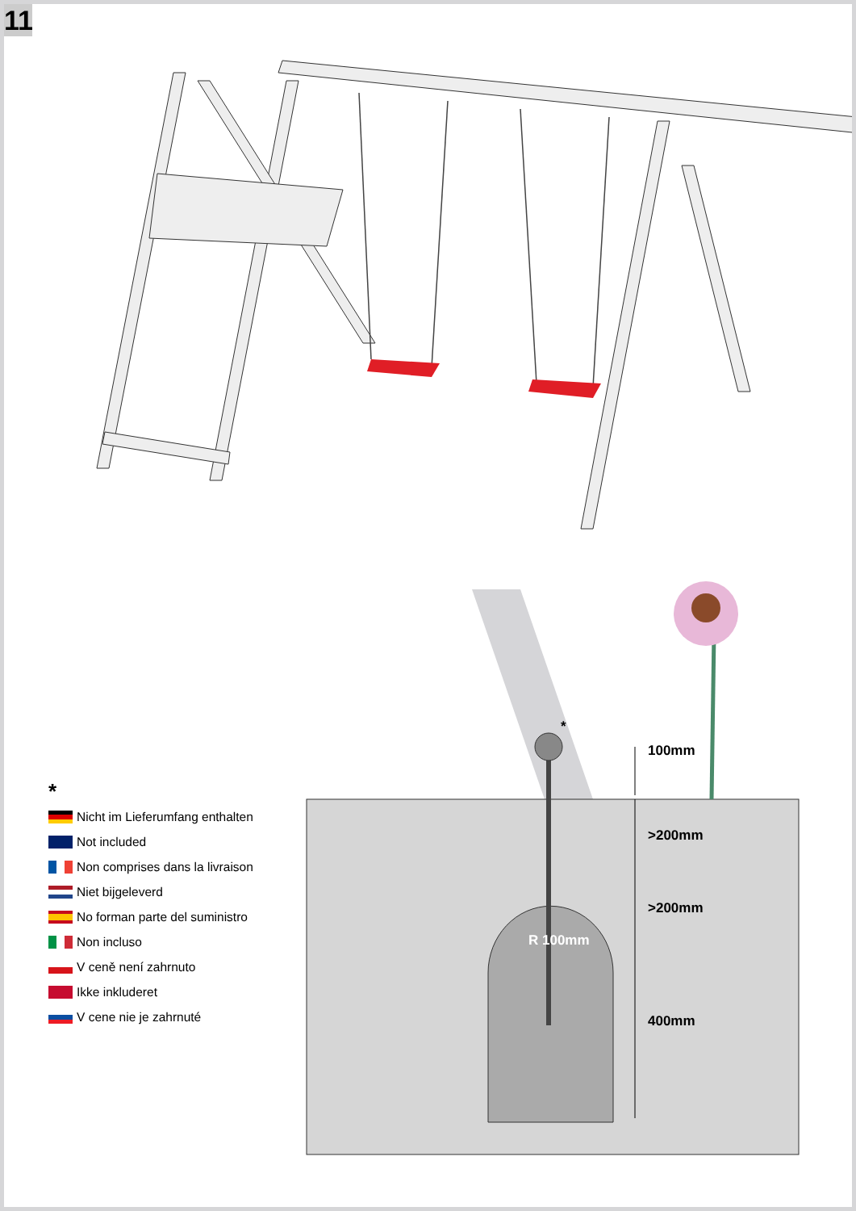11
100mm
>200mm
>200mm
400mm
R 100mm
*
*
Nicht im Lieferumfang enthalten
Not included
Non comprises dans la livraison
Niet bijgeleverd
No forman parte del suministro
Non incluso
V ceně není zahrnuto
Ikke inkluderet
V cene nie je zahrnuté